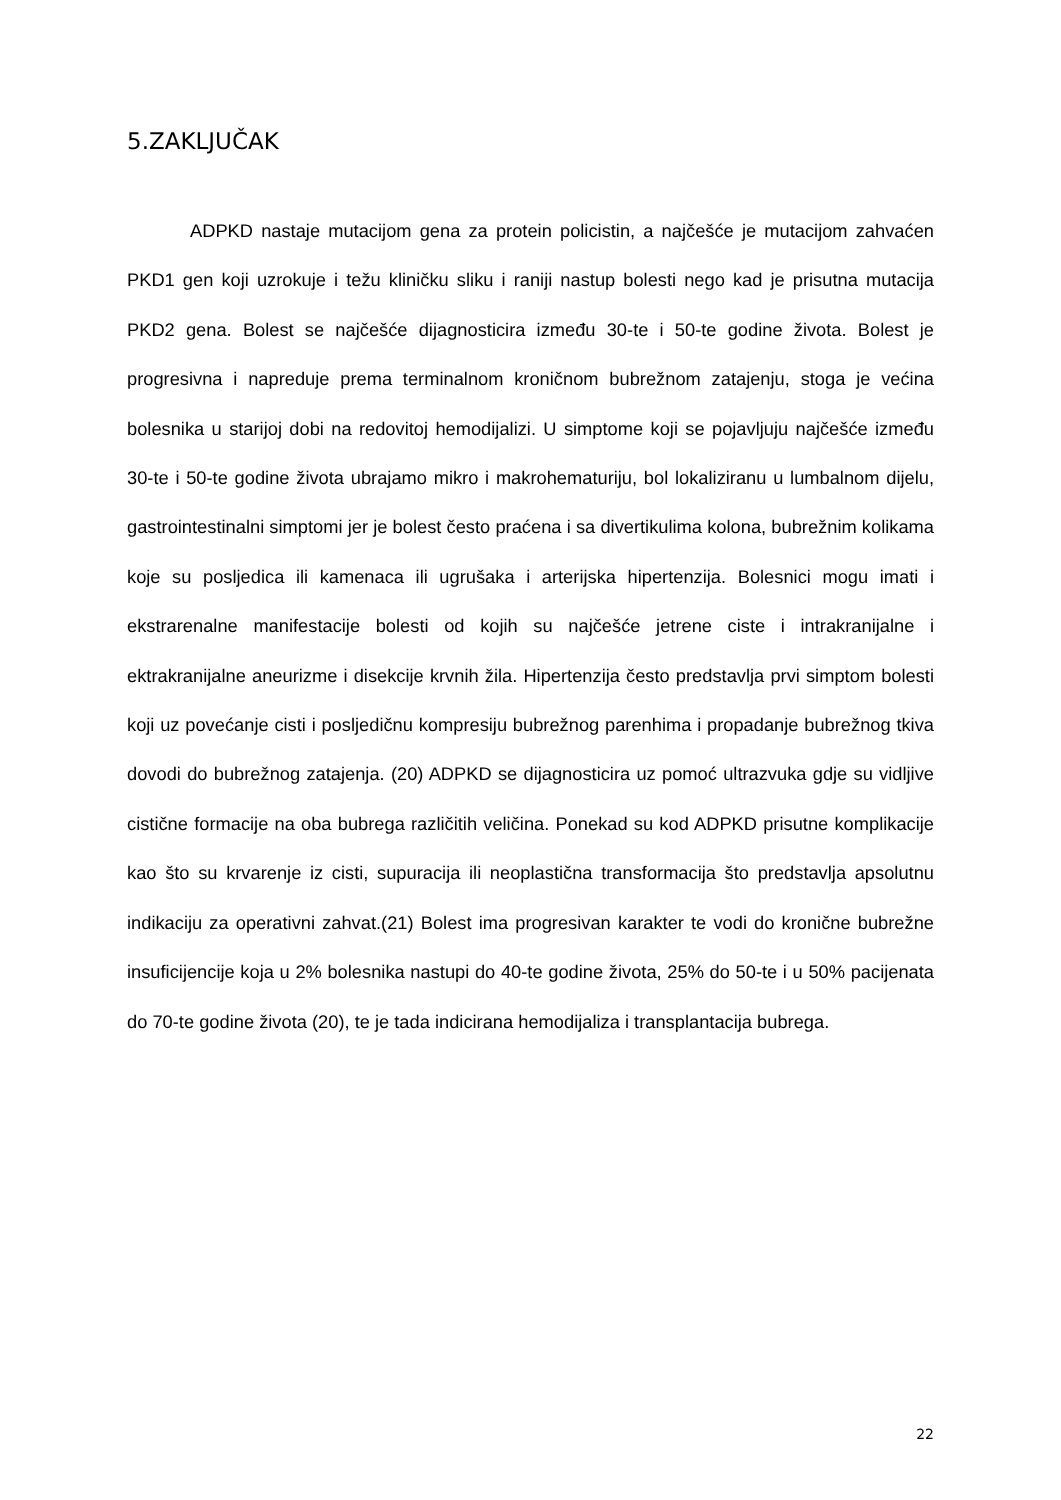5.ZAKLJUČAK
ADPKD nastaje mutacijom gena za protein policistin, a najčešće je mutacijom zahvaćen PKD1 gen koji uzrokuje i težu kliničku sliku i raniji nastup bolesti nego kad je prisutna mutacija PKD2 gena. Bolest se najčešće dijagnosticira između 30-te i 50-te godine života. Bolest je progresivna i napreduje prema terminalnom kroničnom bubrežnom zatajenju, stoga je većina bolesnika u starijoj dobi na redovitoj hemodijalizi. U simptome koji se pojavljuju najčešće između 30-te i 50-te godine života ubrajamo mikro i makrohematuriju, bol lokaliziranu u lumbalnom dijelu, gastrointestinalni simptomi jer je bolest često praćena i sa divertikulima kolona, bubrežnim kolikama koje su posljedica ili kamenaca ili ugrušaka i arterijska hipertenzija. Bolesnici mogu imati i ekstrarenalne manifestacije bolesti od kojih su najčešće jetrene ciste i intrakranijalne i ektrakranijalne aneurizme i disekcije krvnih žila. Hipertenzija često predstavlja prvi simptom bolesti koji uz povećanje cisti i posljedičnu kompresiju bubrežnog parenhima i propadanje bubrežnog tkiva dovodi do bubrežnog zatajenja. (20) ADPKD se dijagnosticira uz pomoć ultrazvuka gdje su vidljive cistične formacije na oba bubrega različitih veličina. Ponekad su kod ADPKD prisutne komplikacije kao što su krvarenje iz cisti, supuracija ili neoplastična transformacija što predstavlja apsolutnu indikaciju za operativni zahvat.(21) Bolest ima progresivan karakter te vodi do kronične bubrežne insuficijencije koja u 2% bolesnika nastupi do 40-te godine života, 25% do 50-te i u 50% pacijenata do 70-te godine života (20), te je tada indicirana hemodijaliza i transplantacija bubrega.
22